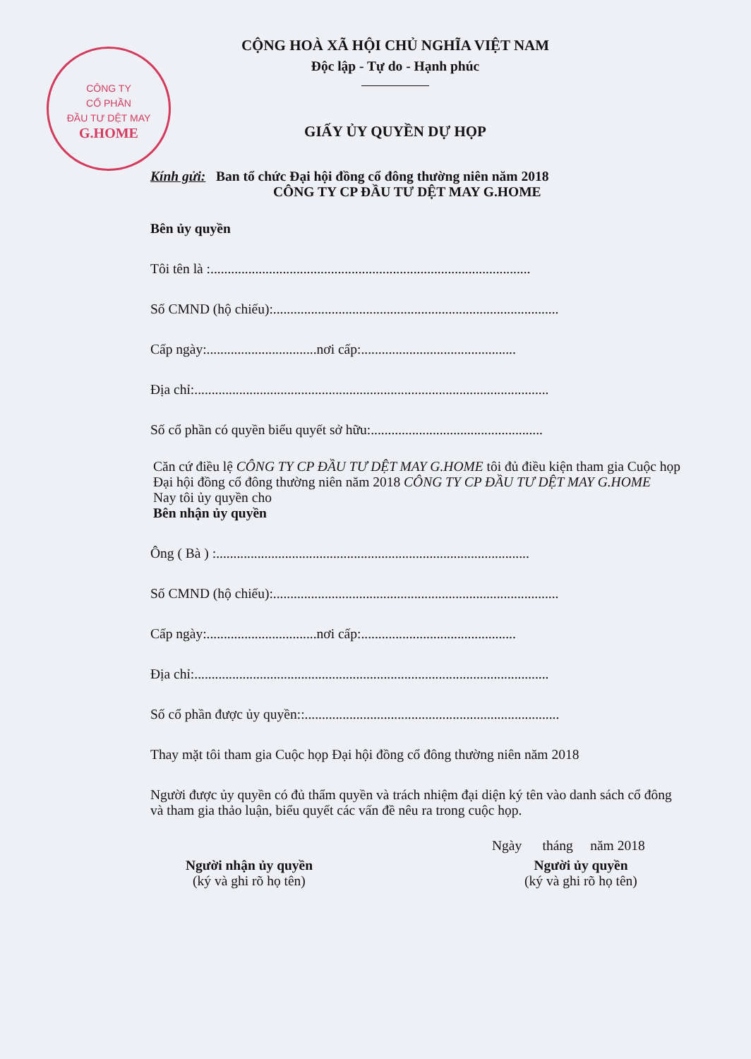CÔNG TY
CỔ PHẦN
ĐẦU TƯ DỆT MAY
G.HOME
CỘNG HOÀ XÃ HỘI CHỦ NGHĨA VIỆT NAM
Độc lập - Tự do - Hạnh phúc
GIẤY ỦY QUYỀN DỰ HỌP
Kính gửi: Ban tổ chức Đại hội đồng cổ đông thường niên năm 2018
CÔNG TY CP ĐẦU TƯ DỆT MAY G.HOME
Bên ủy quyền
Tôi tên là :.............................................................................................
Số CMND (hộ chiếu):...................................................................................
Cấp ngày:................................nơi cấp:.............................................
Địa chỉ:.......................................................................................................
Số cổ phần có quyền biểu quyết sở hữu:..................................................
Căn cứ điều lệ CÔNG TY CP ĐẦU TƯ DỆT MAY G.HOME tôi đủ điều kiện tham gia Cuộc họp Đại hội đồng cổ đông thường niên năm 2018 CÔNG TY CP ĐẦU TƯ DỆT MAY G.HOME
Nay tôi ủy quyền cho
Bên nhận ủy quyền
Ông ( Bà ) :...........................................................................................
Số CMND (hộ chiếu):...................................................................................
Cấp ngày:................................nơi cấp:.............................................
Địa chỉ:.......................................................................................................
Số cổ phần được ủy quyền::..........................................................................
Thay mặt tôi tham gia Cuộc họp Đại hội đồng cổ đông thường niên năm 2018
Người được ủy quyền có đủ thẩm quyền và trách nhiệm đại diện ký tên vào danh sách cổ đông và tham gia thảo luận, biểu quyết các vấn đề nêu ra trong cuộc họp.
Ngày tháng năm 2018
Người nhận ủy quyền
(ký và ghi rõ họ tên)
Người ủy quyền
(ký và ghi rõ họ tên)